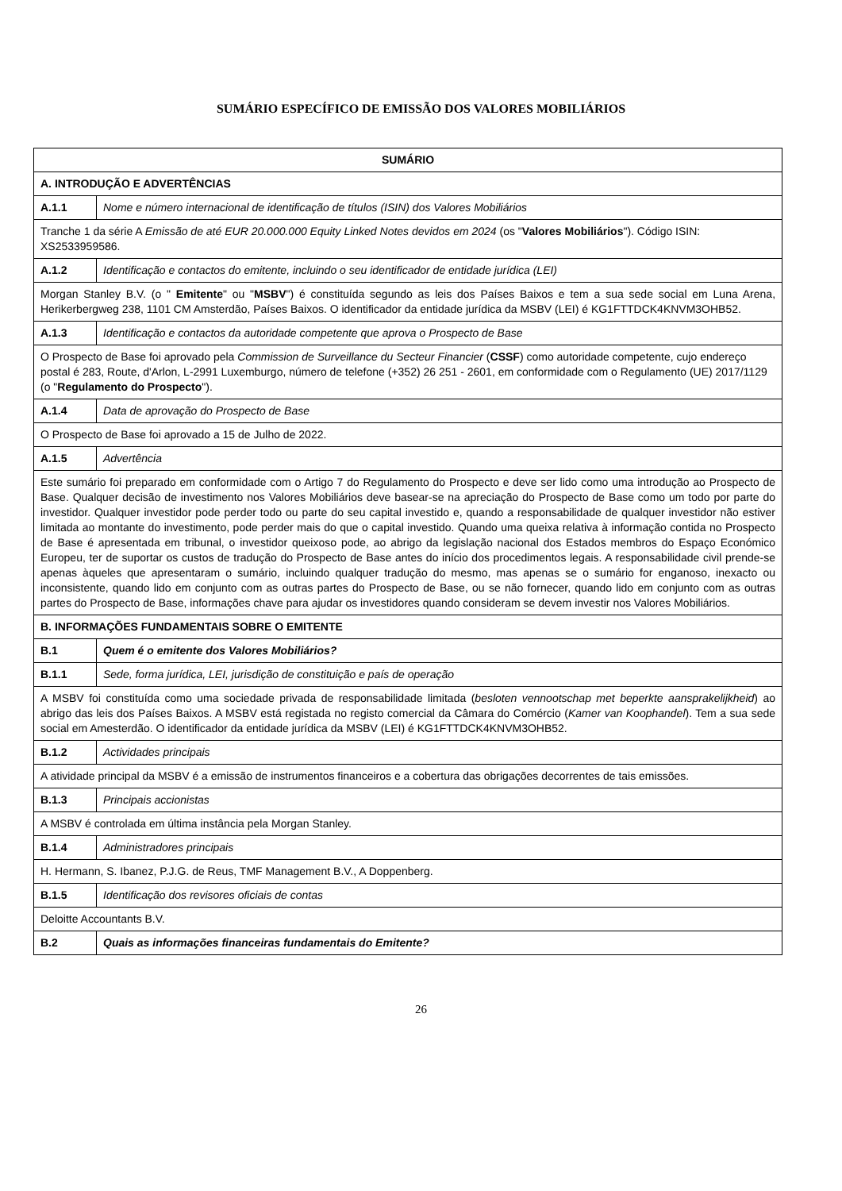SUMÁRIO ESPECÍFICO DE EMISSÃO DOS VALORES MOBILIÁRIOS
| SUMÁRIO | |
| --- | --- |
| A. INTRODUÇÃO E ADVERTÊNCIAS | |
| A.1.1 | Nome e número internacional de identificação de títulos (ISIN) dos Valores Mobiliários |
| Tranche 1 da série A Emissão de até EUR 20.000.000 Equity Linked Notes devidos em 2024 (os " Valores Mobiliários "). Código ISIN: XS2533959586. | |
| A.1.2 | Identificação e contactos do emitente, incluindo o seu identificador de entidade jurídica (LEI) |
| Morgan Stanley B.V. (o " Emitente " ou " MSBV ") é constituída segundo as leis dos Países Baixos e tem a sua sede social em Luna Arena, Herikerbergweg 238, 1101 CM Amsterdão, Países Baixos. O identificador da entidade jurídica da MSBV (LEI) é KG1FTTDCK4KNVM3OHB52. | |
| A.1.3 | Identificação e contactos da autoridade competente que aprova o Prospecto de Base |
| O Prospecto de Base foi aprovado pela Commission de Surveillance du Secteur Financier ( CSSF ) como autoridade competente, cujo endereço postal é 283, Route, d'Arlon, L-2991 Luxemburgo, número de telefone (+352) 26 251 - 2601, em conformidade com o Regulamento (UE) 2017/1129 (o " Regulamento do Prospecto "). | |
| A.1.4 | Data de aprovação do Prospecto de Base |
| O Prospecto de Base foi aprovado a 15 de Julho de 2022. | |
| A.1.5 | Advertência |
| Este sumário foi preparado em conformidade com o Artigo 7 do Regulamento do Prospecto e deve ser lido como uma introdução ao Prospecto de Base. Qualquer decisão de investimento nos Valores Mobiliários deve basear-se na apreciação do Prospecto de Base como um todo por parte do investidor. Qualquer investidor pode perder todo ou parte do seu capital investido e, quando a responsabilidade de qualquer investidor não estiver limitada ao montante do investimento, pode perder mais do que o capital investido. Quando uma queixa relativa à informação contida no Prospecto de Base é apresentada em tribunal, o investidor queixoso pode, ao abrigo da legislação nacional dos Estados membros do Espaço Económico Europeu, ter de suportar os custos de tradução do Prospecto de Base antes do início dos procedimentos legais. A responsabilidade civil prende-se apenas àqueles que apresentaram o sumário, incluindo qualquer tradução do mesmo, mas apenas se o sumário for enganoso, inexacto ou inconsistente, quando lido em conjunto com as outras partes do Prospecto de Base, ou se não fornecer, quando lido em conjunto com as outras partes do Prospecto de Base, informações chave para ajudar os investidores quando consideram se devem investir nos Valores Mobiliários. | |
| B. INFORMAÇÕES FUNDAMENTAIS SOBRE O EMITENTE | |
| B.1 | Quem é o emitente dos Valores Mobiliários? |
| B.1.1 | Sede, forma jurídica, LEI, jurisdição de constituição e país de operação |
| A MSBV foi constituída como uma sociedade privada de responsabilidade limitada ( besloten vennootschap met beperkte aansprakelijkheid ) ao abrigo das leis dos Países Baixos. A MSBV está registada no registo comercial da Câmara do Comércio ( Kamer van Koophandel ). Tem a sua sede social em Amesterdão. O identificador da entidade jurídica da MSBV (LEI) é KG1FTTDCK4KNVM3OHB52. | |
| B.1.2 | Actividades principais |
| A atividade principal da MSBV é a emissão de instrumentos financeiros e a cobertura das obrigações decorrentes de tais emissões. | |
| B.1.3 | Principais accionistas |
| A MSBV é controlada em última instância pela Morgan Stanley. | |
| B.1.4 | Administradores principais |
| H. Hermann, S. Ibanez, P.J.G. de Reus, TMF Management B.V., A Doppenberg. | |
| B.1.5 | Identificação dos revisores oficiais de contas |
| Deloitte Accountants B.V. | |
| B.2 | Quais as informações financeiras fundamentais do Emitente? |
26